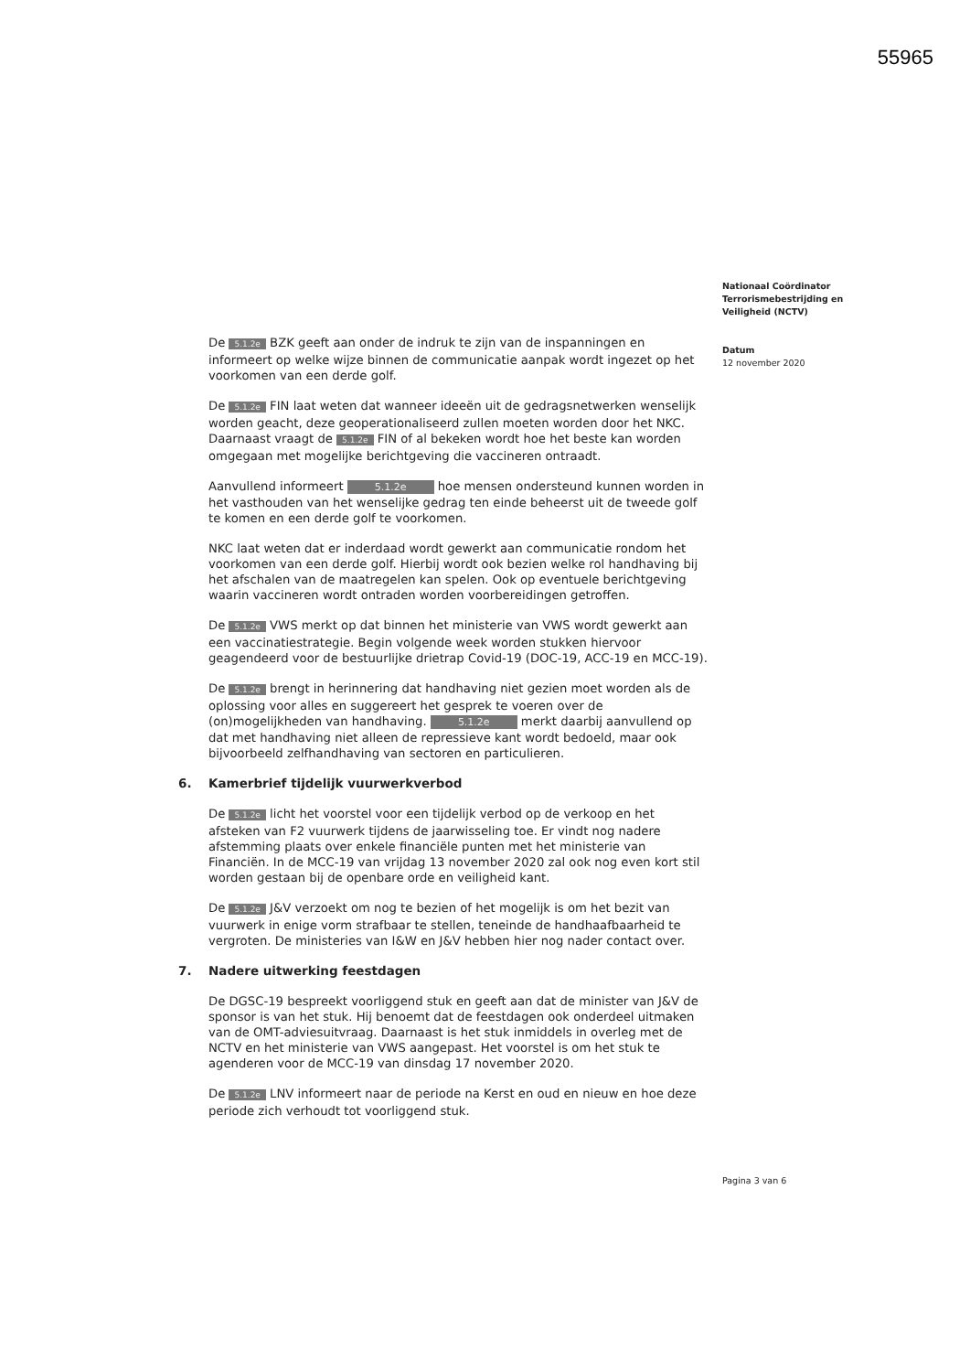55965
De 5.1.2e BZK geeft aan onder de indruk te zijn van de inspanningen en informeert op welke wijze binnen de communicatie aanpak wordt ingezet op het voorkomen van een derde golf.
De 5.1.2e FIN laat weten dat wanneer ideeën uit de gedragsnetwerken wenselijk worden geacht, deze geoperationaliseerd zullen moeten worden door het NKC. Daarnaast vraagt de 5.1.2e FIN of al bekeken wordt hoe het beste kan worden omgegaan met mogelijke berichtgeving die vaccineren ontraadt.
Aanvullend informeert 5.1.2e hoe mensen ondersteund kunnen worden in het vasthouden van het wenselijke gedrag ten einde beheerst uit de tweede golf te komen en een derde golf te voorkomen.
NKC laat weten dat er inderdaad wordt gewerkt aan communicatie rondom het voorkomen van een derde golf. Hierbij wordt ook bezien welke rol handhaving bij het afschalen van de maatregelen kan spelen. Ook op eventuele berichtgeving waarin vaccineren wordt ontraden worden voorbereidingen getroffen.
De 5.1.2e VWS merkt op dat binnen het ministerie van VWS wordt gewerkt aan een vaccinatiestrategie. Begin volgende week worden stukken hiervoor geagendeerd voor de bestuurlijke drietrap Covid-19 (DOC-19, ACC-19 en MCC-19).
De 5.1.2e brengt in herinnering dat handhaving niet gezien moet worden als de oplossing voor alles en suggereert het gesprek te voeren over de (on)mogelijkheden van handhaving. 5.1.2e merkt daarbij aanvullend op dat met handhaving niet alleen de repressieve kant wordt bedoeld, maar ook bijvoorbeeld zelfhandhaving van sectoren en particulieren.
6. Kamerbrief tijdelijk vuurwerkverbod
De 5.1.2e licht het voorstel voor een tijdelijk verbod op de verkoop en het afsteken van F2 vuurwerk tijdens de jaarwisseling toe. Er vindt nog nadere afstemming plaats over enkele financiële punten met het ministerie van Financiën. In de MCC-19 van vrijdag 13 november 2020 zal ook nog even kort stil worden gestaan bij de openbare orde en veiligheid kant.
De 5.1.2e J&V verzoekt om nog te bezien of het mogelijk is om het bezit van vuurwerk in enige vorm strafbaar te stellen, teneinde de handhaafbaarheid te vergroten. De ministeries van I&W en J&V hebben hier nog nader contact over.
7. Nadere uitwerking feestdagen
De DGSC-19 bespreekt voorliggend stuk en geeft aan dat de minister van J&V de sponsor is van het stuk. Hij benoemt dat de feestdagen ook onderdeel uitmaken van de OMT-adviesuitvraag. Daarnaast is het stuk inmiddels in overleg met de NCTV en het ministerie van VWS aangepast. Het voorstel is om het stuk te agenderen voor de MCC-19 van dinsdag 17 november 2020.
De 5.1.2e LNV informeert naar de periode na Kerst en oud en nieuw en hoe deze periode zich verhoudt tot voorliggend stuk.
Nationaal Coördinator Terrorismebestrijding en Veiligheid (NCTV)
Datum
12 november 2020
Pagina 3 van 6